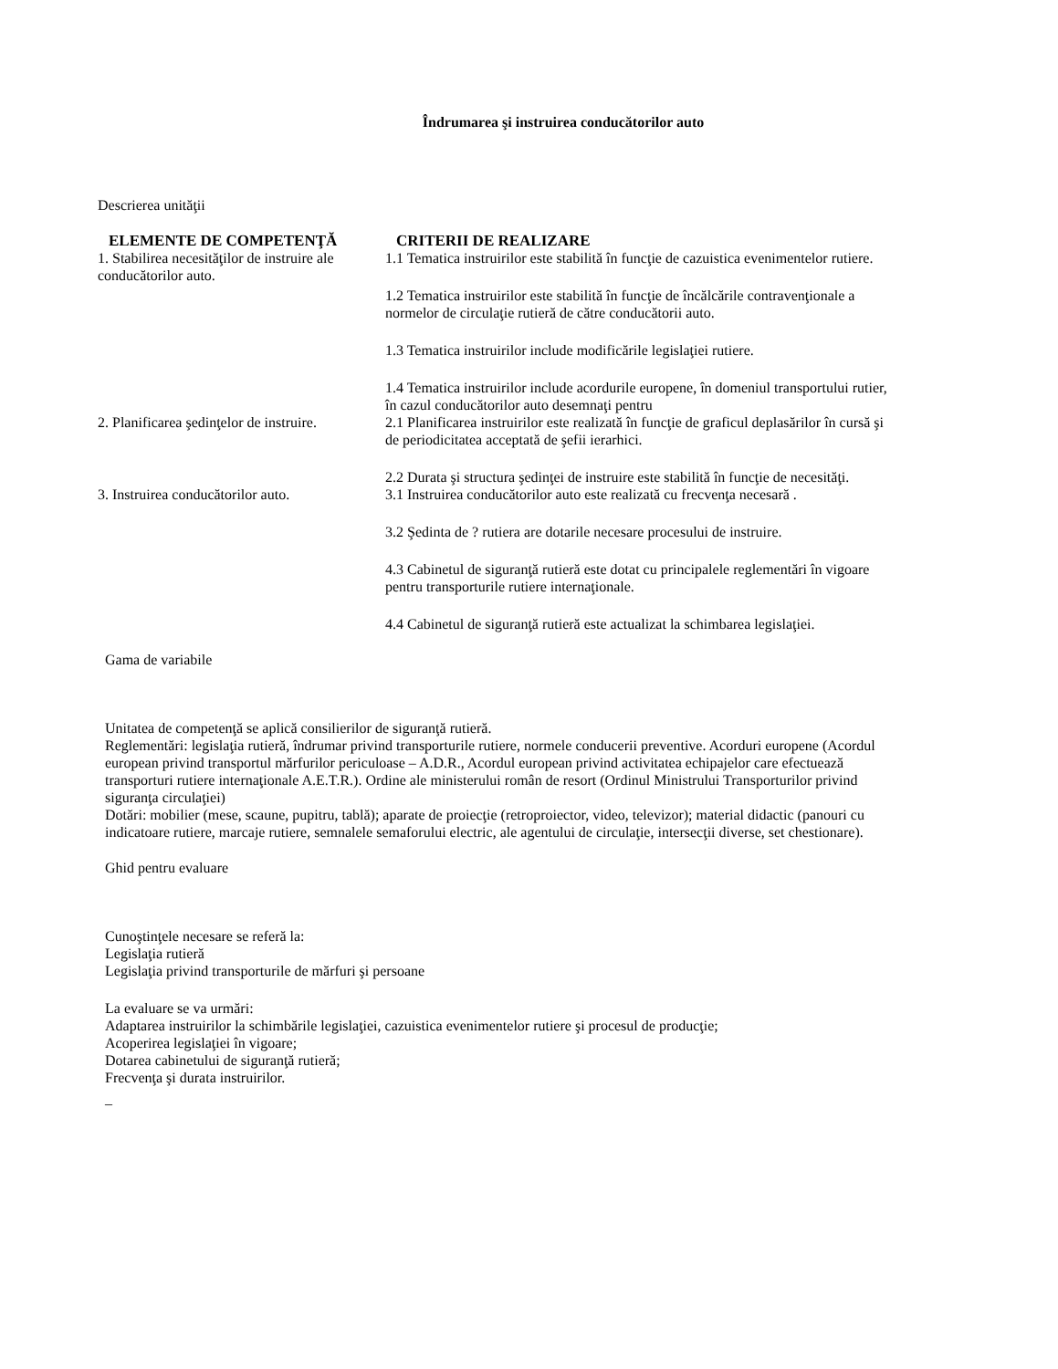Îndrumarea şi instruirea conducătorilor auto
Descrierea unităţii
| ELEMENTE DE COMPETENŢĂ | CRITERII DE REALIZARE |
| --- | --- |
| 1. Stabilirea necesităţilor de instruire ale conducătorilor auto. | 1.1 Tematica instruirilor este stabilită în funcţie de cazuistica evenimentelor rutiere. 1.2 Tematica instruirilor este stabilită în funcţie de încălcările contravenţionale a normelor de circulaţie rutieră de către conducătorii auto. 1.3 Tematica instruirilor include modificările legislaţiei rutiere. 1.4 Tematica instruirilor include acordurile europene, în domeniul transportului rutier, în cazul conducătorilor auto desemnaţi pentru |
| 2. Planificarea şedinţelor de instruire. | 2.1 Planificarea instruirilor este realizată în funcţie de graficul deplasărilor în cursă şi de periodicitatea acceptată de şefii ierarhici. 2.2 Durata şi structura şedinţei de instruire este stabilită în funcţie de necesităţi. |
| 3. Instruirea conducătorilor auto. | 3.1 Instruirea conducătorilor auto este realizată cu frecvenţa necesară . 3.2 Şedinta de ? rutiera are dotarile necesare procesului de instruire. 4.3 Cabinetul de siguranţă rutieră este dotat cu principalele reglementări în vigoare pentru transporturile rutiere internaţionale. 4.4 Cabinetul de siguranţă rutieră este actualizat la schimbarea legislaţiei. |
Gama de variabile
Unitatea de competenţă se aplică consilierilor de siguranţă rutieră.
Reglementări: legislaţia rutieră, îndrumar privind transporturile rutiere, normele conducerii preventive. Acorduri europene (Acordul european privind transportul mărfurilor periculoase – A.D.R., Acordul european privind activitatea echipajelor care efectuează transporturi rutiere internaţionale A.E.T.R.). Ordine ale ministerului român de resort (Ordinul Ministrului Transporturilor privind siguranţa circulaţiei)
Dotări: mobilier (mese, scaune, pupitru, tablă); aparate de proiecţie (retroproiector, video, televizor); material didactic (panouri cu indicatoare rutiere, marcaje rutiere, semnalele semaforului electric, ale agentului de circulaţie, intersecţii diverse, set chestionare).
Ghid pentru evaluare
Cunoştinţele necesare se referă la:
Legislaţia rutieră
Legislaţia privind transporturile de mărfuri şi persoane
La evaluare se va urmări:
Adaptarea instruirilor la schimbările legislaţiei, cazuistica evenimentelor rutiere şi procesul de producţie;
Acoperirea legislaţiei în vigoare;
Dotarea cabinetului de siguranţă rutieră;
Frecvenţa şi durata instruirilor.
_